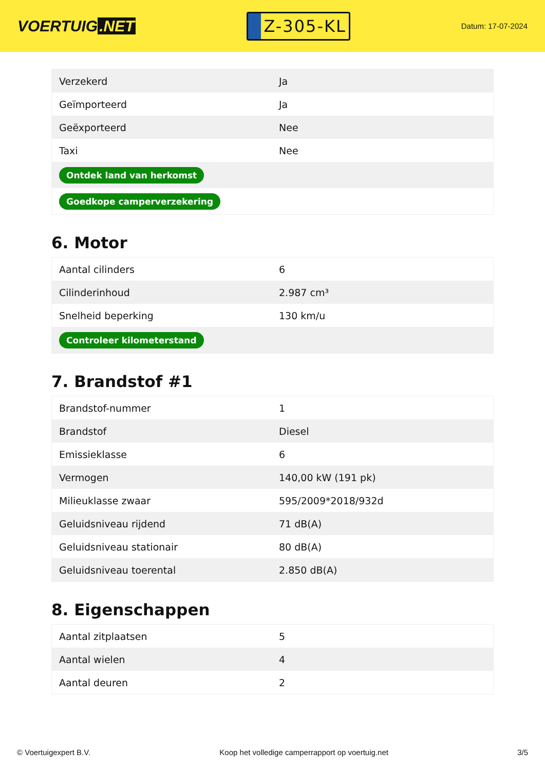VOERTUIG.NET
Z-305-KL
Datum: 17-07-2024
| Verzekerd | Ja |
| Geïmporteerd | Ja |
| Geëxporteerd | Nee |
| Taxi | Nee |
| Ontdek land van herkomst | |
| Goedkope camperverzekering | |
6. Motor
| Aantal cilinders | 6 |
| Cilinderinhoud | 2.987 cm³ |
| Snelheid beperking | 130 km/u |
| Controleer kilometerstand | |
7. Brandstof #1
| Brandstof-nummer | 1 |
| Brandstof | Diesel |
| Emissieklasse | 6 |
| Vermogen | 140,00 kW (191 pk) |
| Milieuklasse zwaar | 595/2009*2018/932d |
| Geluidsniveau rijdend | 71 dB(A) |
| Geluidsniveau stationair | 80 dB(A) |
| Geluidsniveau toerental | 2.850 dB(A) |
8. Eigenschappen
| Aantal zitplaatsen | 5 |
| Aantal wielen | 4 |
| Aantal deuren | 2 |
© Voertuigexpert B.V. Koop het volledige camperrapport op voertuig.net 3/5